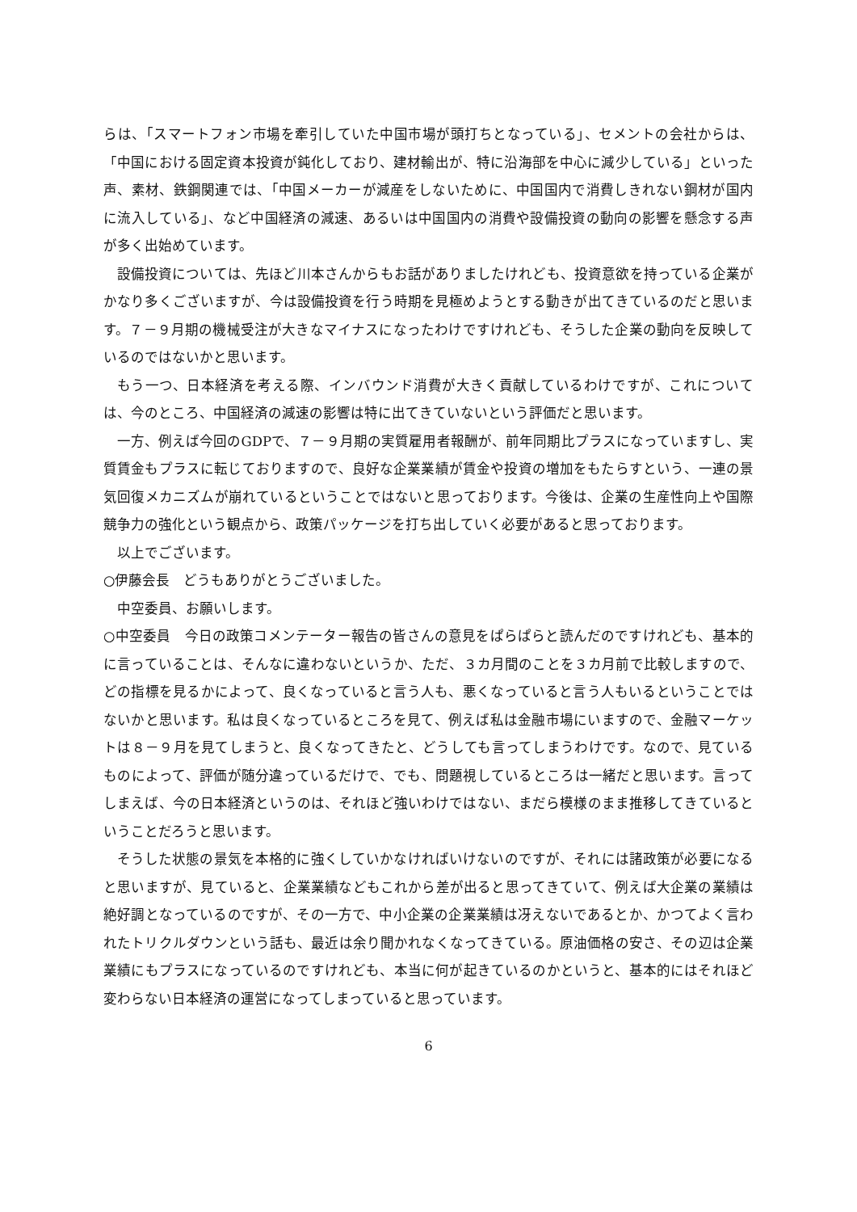らは、「スマートフォン市場を牽引していた中国市場が頭打ちとなっている」、セメントの会社からは、「中国における固定資本投資が鈍化しており、建材輸出が、特に沿海部を中心に減少している」といった声、素材、鉄鋼関連では、「中国メーカーが減産をしないために、中国国内で消費しきれない鋼材が国内に流入している」、など中国経済の減速、あるいは中国国内の消費や設備投資の動向の影響を懸念する声が多く出始めています。
設備投資については、先ほど川本さんからもお話がありましたけれども、投資意欲を持っている企業がかなり多くございますが、今は設備投資を行う時期を見極めようとする動きが出てきているのだと思います。７－９月期の機械受注が大きなマイナスになったわけですけれども、そうした企業の動向を反映しているのではないかと思います。
もう一つ、日本経済を考える際、インバウンド消費が大きく貢献しているわけですが、これについては、今のところ、中国経済の減速の影響は特に出てきていないという評価だと思います。
一方、例えば今回のGDPで、７－９月期の実質雇用者報酬が、前年同期比プラスになっていますし、実質賃金もプラスに転じておりますので、良好な企業業績が賃金や投資の増加をもたらすという、一連の景気回復メカニズムが崩れているということではないと思っております。今後は、企業の生産性向上や国際競争力の強化という観点から、政策パッケージを打ち出していく必要があると思っております。
以上でございます。
○伊藤会長　どうもありがとうございました。
中空委員、お願いします。
○中空委員　今日の政策コメンテーター報告の皆さんの意見をぱらぱらと読んだのですけれども、基本的に言っていることは、そんなに違わないというか、ただ、３カ月間のことを３カ月前で比較しますので、どの指標を見るかによって、良くなっていると言う人も、悪くなっていると言う人もいるということではないかと思います。私は良くなっているところを見て、例えば私は金融市場にいますので、金融マーケットは８－９月を見てしまうと、良くなってきたと、どうしても言ってしまうわけです。なので、見ているものによって、評価が随分違っているだけで、でも、問題視しているところは一緒だと思います。言ってしまえば、今の日本経済というのは、それほど強いわけではない、まだら模様のまま推移してきているということだろうと思います。
そうした状態の景気を本格的に強くしていかなければいけないのですが、それには諸政策が必要になると思いますが、見ていると、企業業績などもこれから差が出ると思ってきていて、例えば大企業の業績は絶好調となっているのですが、その一方で、中小企業の企業業績は冴えないであるとか、かつてよく言われたトリクルダウンという話も、最近は余り聞かれなくなってきている。原油価格の安さ、その辺は企業業績にもプラスになっているのですけれども、本当に何が起きているのかというと、基本的にはそれほど変わらない日本経済の運営になってしまっていると思っています。
6